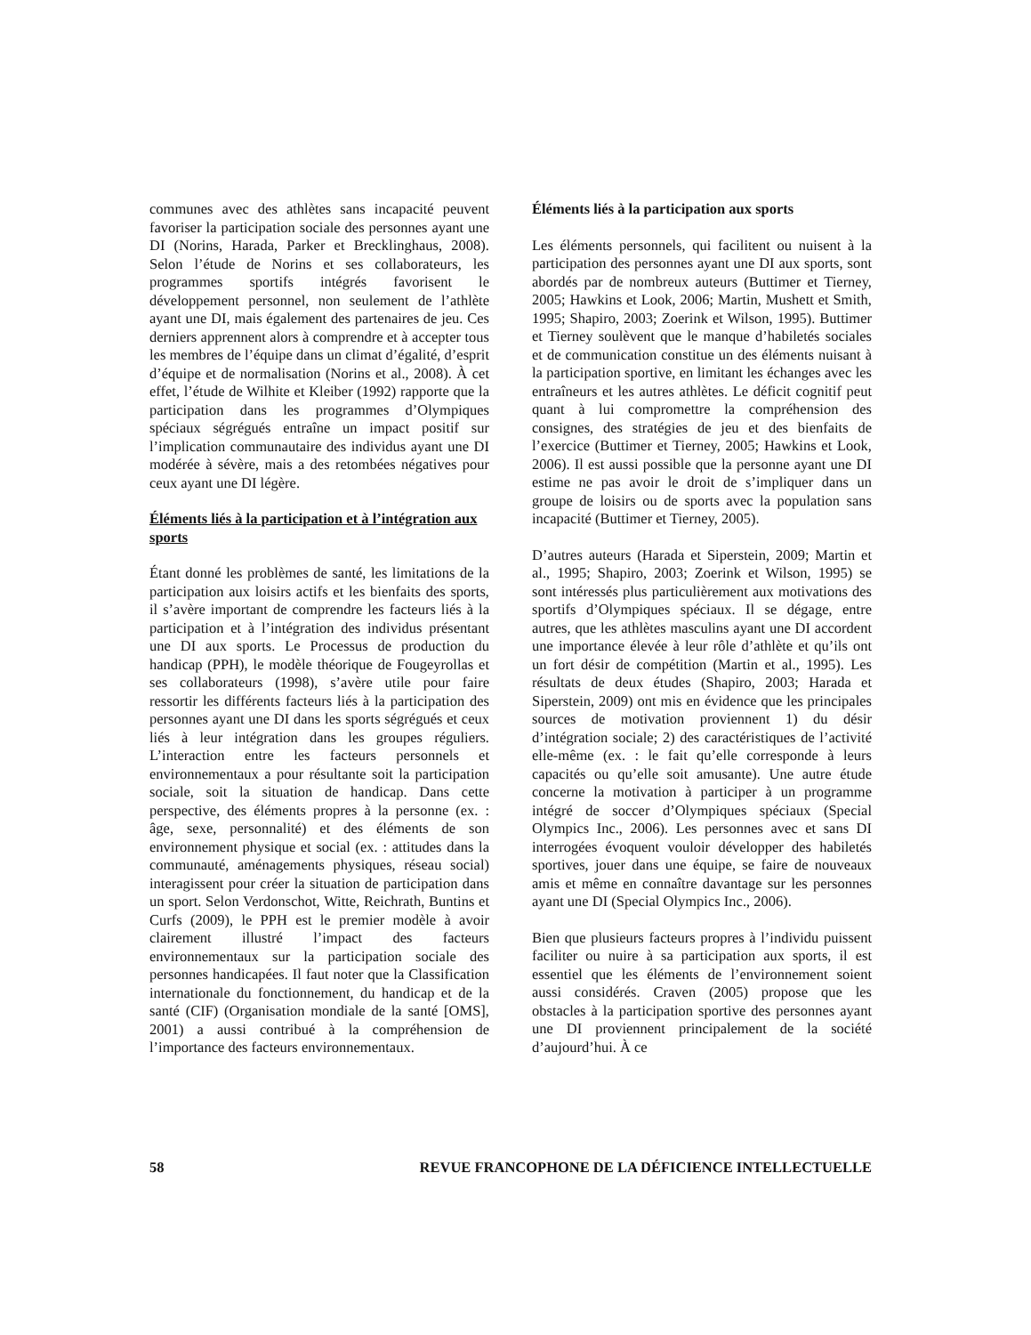communes avec des athlètes sans incapacité peuvent favoriser la participation sociale des personnes ayant une DI (Norins, Harada, Parker et Brecklinghaus, 2008). Selon l’étude de Norins et ses collaborateurs, les programmes sportifs intégrés favorisent le développement personnel, non seulement de l’athlète ayant une DI, mais également des partenaires de jeu. Ces derniers apprennent alors à comprendre et à accepter tous les membres de l’équipe dans un climat d’égalité, d’esprit d’équipe et de normalisation (Norins et al., 2008). À cet effet, l’étude de Wilhite et Kleiber (1992) rapporte que la participation dans les programmes d’Olympiques spéciaux ségrégués entraîne un impact positif sur l’implication communautaire des individus ayant une DI modérée à sévère, mais a des retombées négatives pour ceux ayant une DI légère.
Éléments liés à la participation et à l’intégration aux sports
Étant donné les problèmes de santé, les limitations de la participation aux loisirs actifs et les bienfaits des sports, il s’avère important de comprendre les facteurs liés à la participation et à l’intégration des individus présentant une DI aux sports. Le Processus de production du handicap (PPH), le modèle théorique de Fougeyrollas et ses collaborateurs (1998), s’avère utile pour faire ressortir les différents facteurs liés à la participation des personnes ayant une DI dans les sports ségrégués et ceux liés à leur intégration dans les groupes réguliers. L’interaction entre les facteurs personnels et environnementaux a pour résultante soit la participation sociale, soit la situation de handicap. Dans cette perspective, des éléments propres à la personne (ex. : âge, sexe, personnalité) et des éléments de son environnement physique et social (ex. : attitudes dans la communauté, aménagements physiques, réseau social) interagissent pour créer la situation de participation dans un sport. Selon Verdonschot, Witte, Reichrath, Buntins et Curfs (2009), le PPH est le premier modèle à avoir clairement illustré l’impact des facteurs environnementaux sur la participation sociale des personnes handicapées. Il faut noter que la Classification internationale du fonctionnement, du handicap et de la santé (CIF) (Organisation mondiale de la santé [OMS], 2001) a aussi contribué à la compréhension de l’importance des facteurs environnementaux.
Éléments liés à la participation aux sports
Les éléments personnels, qui facilitent ou nuisent à la participation des personnes ayant une DI aux sports, sont abordés par de nombreux auteurs (Buttimer et Tierney, 2005; Hawkins et Look, 2006; Martin, Mushett et Smith, 1995; Shapiro, 2003; Zoerink et Wilson, 1995). Buttimer et Tierney soulèvent que le manque d’habiletés sociales et de communication constitue un des éléments nuisant à la participation sportive, en limitant les échanges avec les entraîneurs et les autres athlètes. Le déficit cognitif peut quant à lui compromettre la compréhension des consignes, des stratégies de jeu et des bienfaits de l’exercice (Buttimer et Tierney, 2005; Hawkins et Look, 2006). Il est aussi possible que la personne ayant une DI estime ne pas avoir le droit de s’impliquer dans un groupe de loisirs ou de sports avec la population sans incapacité (Buttimer et Tierney, 2005).
D’autres auteurs (Harada et Siperstein, 2009; Martin et al., 1995; Shapiro, 2003; Zoerink et Wilson, 1995) se sont intéressés plus particulièrement aux motivations des sportifs d’Olympiques spéciaux. Il se dégage, entre autres, que les athlètes masculins ayant une DI accordent une importance élevée à leur rôle d’athlète et qu’ils ont un fort désir de compétition (Martin et al., 1995). Les résultats de deux études (Shapiro, 2003; Harada et Siperstein, 2009) ont mis en évidence que les principales sources de motivation proviennent 1) du désir d’intégration sociale; 2) des caractéristiques de l’activité elle-même (ex. : le fait qu’elle corresponde à leurs capacités ou qu’elle soit amusante). Une autre étude concerne la motivation à participer à un programme intégré de soccer d’Olympiques spéciaux (Special Olympics Inc., 2006). Les personnes avec et sans DI interrogées évoquent vouloir développer des habiletés sportives, jouer dans une équipe, se faire de nouveaux amis et même en connaître davantage sur les personnes ayant une DI (Special Olympics Inc., 2006).
Bien que plusieurs facteurs propres à l’individu puissent faciliter ou nuire à sa participation aux sports, il est essentiel que les éléments de l’environnement soient aussi considérés. Craven (2005) propose que les obstacles à la participation sportive des personnes ayant une DI proviennent principalement de la société d’aujourd’hui. À ce
58 REVUE FRANCOPHONE DE LA DÉFICIENCE INTELLECTUELLE